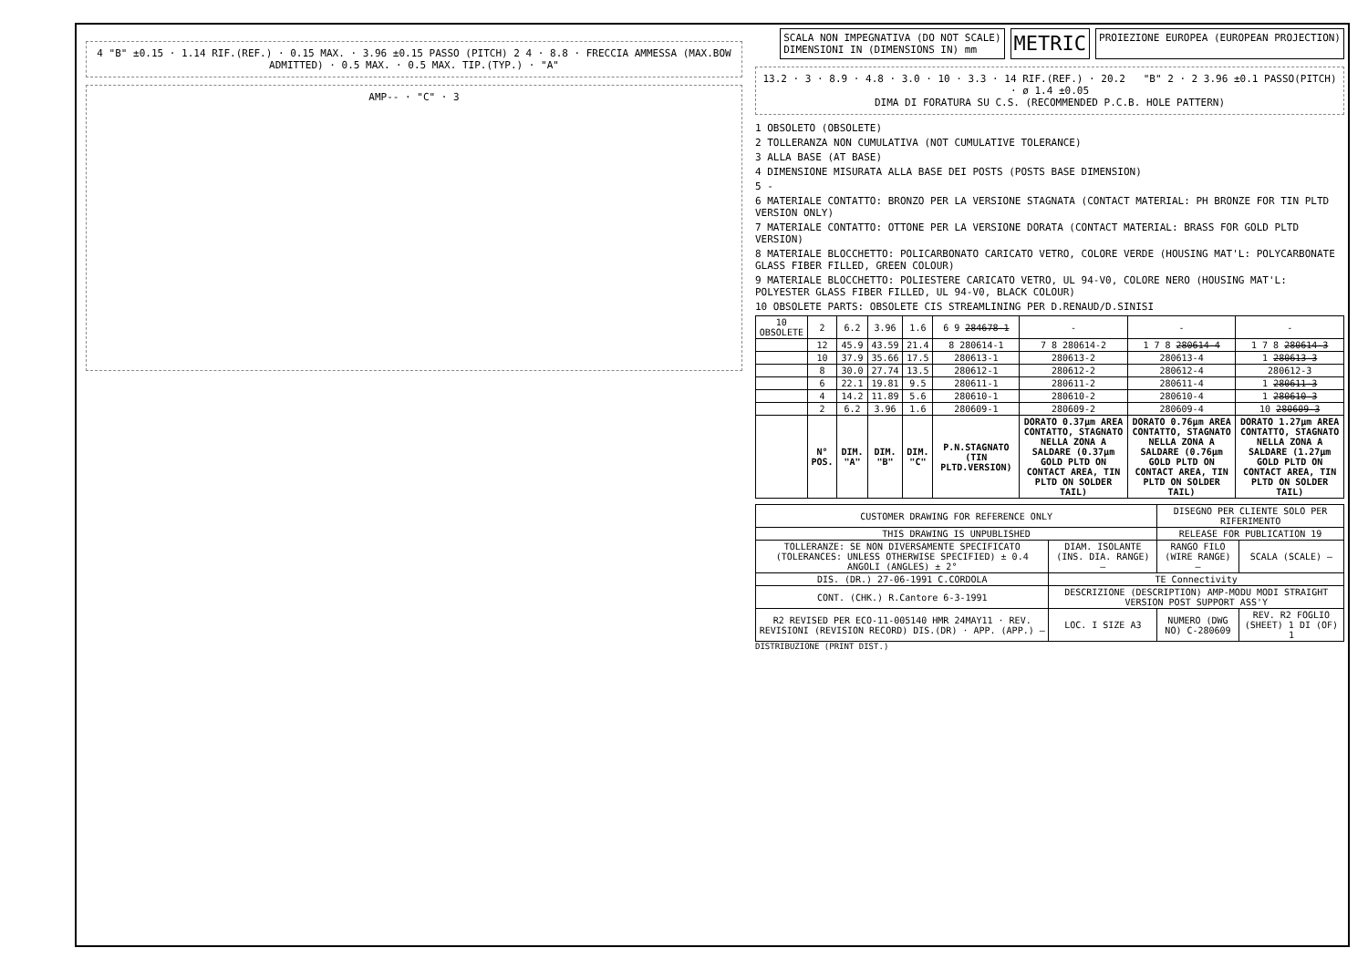4 "B" ±0.15 · 1.14 RIF.(REF.) · 0.15 MAX. · 3.96 ±0.15 PASSO (PITCH) 2 4 · 8.8 · FRECCIA AMMESSA (MAX.BOW ADMITTED) · 0.5 MAX. · 0.5 MAX. TIP.(TYP.) · "A"
AMP-- · "C" · 3
SCALA NON IMPEGNATIVA (DO NOT SCALE)
DIMENSIONI IN (DIMENSIONS IN) mm
METRIC
PROIEZIONE EUROPEA (EUROPEAN PROJECTION)
13.2 · 3 · 8.9 · 4.8 · 3.0 · 10 · 3.3 · 14 RIF.(REF.) · 20.2 "B" 2 · 2 3.96 ±0.1 PASSO(PITCH) · ø 1.4 ±0.05
DIMA DI FORATURA SU C.S. (RECOMMENDED P.C.B. HOLE PATTERN)
1 OBSOLETO (OBSOLETE)
2 TOLLERANZA NON CUMULATIVA (NOT CUMULATIVE TOLERANCE)
3 ALLA BASE (AT BASE)
4 DIMENSIONE MISURATA ALLA BASE DEI POSTS (POSTS BASE DIMENSION)
5 -
6 MATERIALE CONTATTO: BRONZO PER LA VERSIONE STAGNATA (CONTACT MATERIAL: PH BRONZE FOR TIN PLTD VERSION ONLY)
7 MATERIALE CONTATTO: OTTONE PER LA VERSIONE DORATA (CONTACT MATERIAL: BRASS FOR GOLD PLTD VERSION)
8 MATERIALE BLOCCHETTO: POLICARBONATO CARICATO VETRO, COLORE VERDE (HOUSING MAT'L: POLYCARBONATE GLASS FIBER FILLED, GREEN COLOUR)
9 MATERIALE BLOCCHETTO: POLIESTERE CARICATO VETRO, UL 94-V0, COLORE NERO (HOUSING MAT'L: POLYESTER GLASS FIBER FILLED, UL 94-V0, BLACK COLOUR)
10 OBSOLETE PARTS: OBSOLETE CIS STREAMLINING PER D.RENAUD/D.SINISI
| 10 OBSOLETE | 2 | 6.2 | 3.96 | 1.6 | 6 9 284678-1 | - | - | - |
| | 12 | 45.9 | 43.59 | 21.4 | 8 280614-1 | 7 8 280614-2 | 1 7 8 280614-4 | 1 7 8 280614-3 |
| | 10 | 37.9 | 35.66 | 17.5 | 280613-1 | 280613-2 | 280613-4 | 1 280613-3 |
| | 8 | 30.0 | 27.74 | 13.5 | 280612-1 | 280612-2 | 280612-4 | 280612-3 |
| | 6 | 22.1 | 19.81 | 9.5 | 280611-1 | 280611-2 | 280611-4 | 1 280611-3 |
| | 4 | 14.2 | 11.89 | 5.6 | 280610-1 | 280610-2 | 280610-4 | 1 280610-3 |
| | 2 | 6.2 | 3.96 | 1.6 | 280609-1 | 280609-2 | 280609-4 | 10 280609-3 |
| | N° POS. | DIM. "A" | DIM. "B" | DIM. "C" | P.N.STAGNATO (TIN PLTD.VERSION) | DORATO 0.37µm AREA CONTATTO, STAGNATO NELLA ZONA A SALDARE (0.37µm GOLD PLTD ON CONTACT AREA, TIN PLTD ON SOLDER TAIL) | DORATO 0.76µm AREA CONTATTO, STAGNATO NELLA ZONA A SALDARE (0.76µm GOLD PLTD ON CONTACT AREA, TIN PLTD ON SOLDER TAIL) | DORATO 1.27µm AREA CONTATTO, STAGNATO NELLA ZONA A SALDARE (1.27µm GOLD PLTD ON CONTACT AREA, TIN PLTD ON SOLDER TAIL) |
| CUSTOMER DRAWING FOR REFERENCE ONLY | | DISEGNO PER CLIENTE SOLO PER RIFERIMENTO | |
| THIS DRAWING IS UNPUBLISHED | | RELEASE FOR PUBLICATION 19 | |
| TOLLERANZE: SE NON DIVERSAMENTE SPECIFICATO (TOLERANCES: UNLESS OTHERWISE SPECIFIED) ± 0.4 ANGOLI (ANGLES) ± 2° | DIAM. ISOLANTE (INS. DIA. RANGE) — | RANGO FILO (WIRE RANGE) — | SCALA (SCALE) — |
| DIS. (DR.) 27-06-1991 C.CORDOLA | TE Connectivity | | |
| CONT. (CHK.) R.Cantore 6-3-1991 | DESCRIZIONE (DESCRIPTION) AMP-MODU MODI STRAIGHT VERSION POST SUPPORT ASS'Y | | |
| R2 REVISED PER ECO-11-005140 HMR 24MAY11 · REV. REVISIONI (REVISION RECORD) DIS.(DR) · APP. (APP.) — | LOC. I SIZE A3 | NUMERO (DWG NO) C-280609 | REV. R2 FOGLIO (SHEET) 1 DI (OF) 1 |
DISTRIBUZIONE (PRINT DIST.)